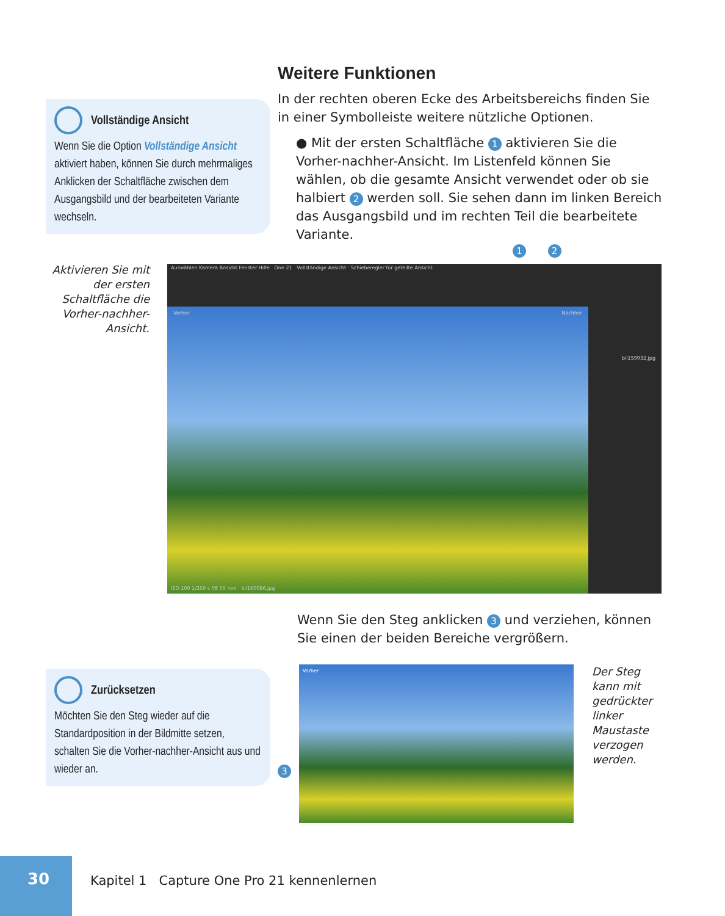Weitere Funktionen
In der rechten oberen Ecke des Arbeitsbereichs finden Sie in einer Symbolleiste weitere nützliche Optionen.
● Mit der ersten Schaltfläche 1 aktivieren Sie die Vorher-nachher-Ansicht. Im Listenfeld können Sie wählen, ob die gesamte Ansicht verwendet oder ob sie halbiert 2 werden soll. Sie sehen dann im linken Bereich das Ausgangsbild und im rechten Teil die bearbeitete Variante.
Vollständige Ansicht
Wenn Sie die Option Vollständige Ansicht aktiviert haben, können Sie durch mehrmaliges Anklicken der Schaltfläche zwischen dem Ausgangsbild und der bearbeiteten Variante wechseln.
Aktivieren Sie mit der ersten Schaltfläche die Vorher-nachher-Ansicht.
1 2
Auswählen Kamera Ansicht Fenster Hilfe One 21 Vollständige Ansicht · Schieberegler für geteilte Ansicht
Vorher Nachher
bil159932.jpg
ISO 100 1/250 s f/8 55 mm bil160086.jpg
Wenn Sie den Steg anklicken 3 und verziehen, können Sie einen der beiden Bereiche vergrößern.
Zurücksetzen
Möchten Sie den Steg wieder auf die Standardposition in der Bildmitte setzen, schalten Sie die Vorher-nachher-Ansicht aus und wieder an.
3
Vorher
Der Steg kann mit gedrückter linker Maustaste verzogen werden.
30
Kapitel 1 Capture One Pro 21 kennenlernen